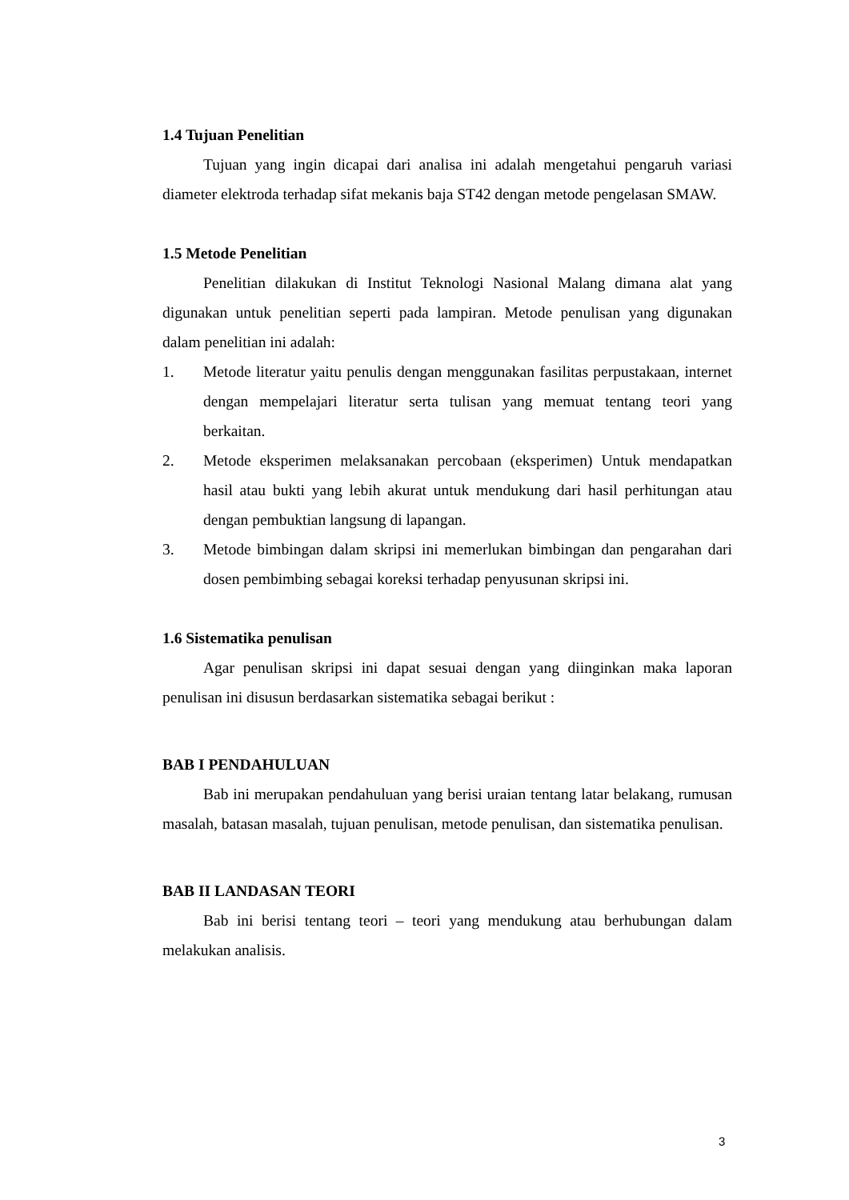1.4 Tujuan Penelitian
Tujuan yang ingin dicapai dari analisa ini adalah mengetahui pengaruh variasi diameter elektroda terhadap sifat mekanis baja ST42 dengan metode pengelasan SMAW.
1.5 Metode Penelitian
Penelitian dilakukan di Institut Teknologi Nasional Malang dimana alat yang digunakan untuk penelitian seperti pada lampiran. Metode penulisan yang digunakan dalam penelitian ini adalah:
1. Metode literatur yaitu penulis dengan menggunakan fasilitas perpustakaan, internet dengan mempelajari literatur serta tulisan yang memuat tentang teori yang berkaitan.
2. Metode eksperimen melaksanakan percobaan (eksperimen) Untuk mendapatkan hasil atau bukti yang lebih akurat untuk mendukung dari hasil perhitungan atau dengan pembuktian langsung di lapangan.
3. Metode bimbingan dalam skripsi ini memerlukan bimbingan dan pengarahan dari dosen pembimbing sebagai koreksi terhadap penyusunan skripsi ini.
1.6 Sistematika penulisan
Agar penulisan skripsi ini dapat sesuai dengan yang diinginkan maka laporan penulisan ini disusun berdasarkan sistematika sebagai berikut :
BAB I PENDAHULUAN
Bab ini merupakan pendahuluan yang berisi uraian tentang latar belakang, rumusan masalah, batasan masalah, tujuan penulisan, metode penulisan, dan sistematika penulisan.
BAB II LANDASAN TEORI
Bab ini berisi tentang teori – teori yang mendukung atau berhubungan dalam melakukan analisis.
3